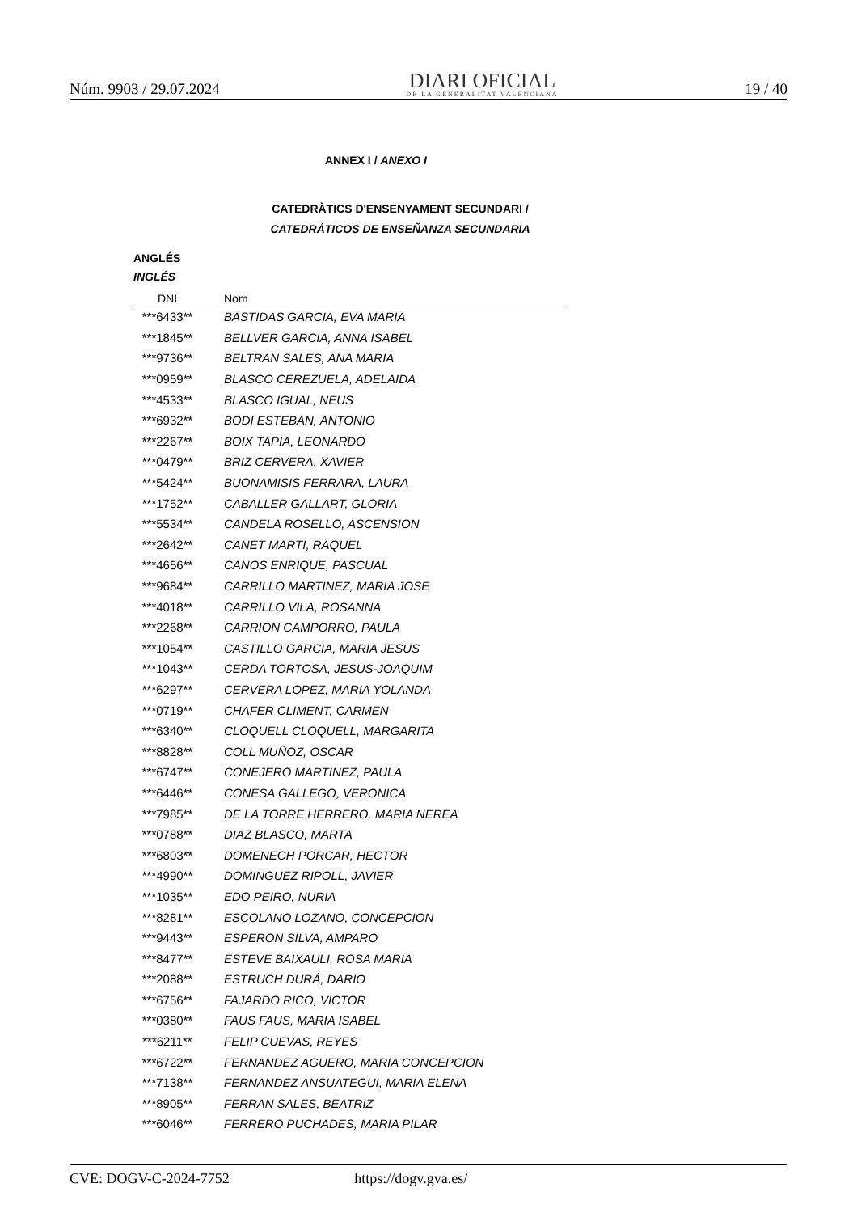Núm. 9903 / 29.07.2024
DIARI OFICIAL
DE LA GENERALITAT VALENCIANA
19 / 40
ANNEX I / ANEXO I
CATEDRÀTICS D'ENSENYAMENT SECUNDARI /
CATEDRÁTICOS DE ENSEÑANZA SECUNDARIA
ANGLÉS
INGLÉS
| DNI | Nom |
| --- | --- |
| ***6433** | BASTIDAS GARCIA, EVA MARIA |
| ***1845** | BELLVER GARCIA, ANNA ISABEL |
| ***9736** | BELTRAN SALES, ANA MARIA |
| ***0959** | BLASCO CEREZUELA, ADELAIDA |
| ***4533** | BLASCO IGUAL, NEUS |
| ***6932** | BODI ESTEBAN, ANTONIO |
| ***2267** | BOIX TAPIA, LEONARDO |
| ***0479** | BRIZ CERVERA, XAVIER |
| ***5424** | BUONAMISIS FERRARA, LAURA |
| ***1752** | CABALLER GALLART, GLORIA |
| ***5534** | CANDELA ROSELLO, ASCENSION |
| ***2642** | CANET MARTI, RAQUEL |
| ***4656** | CANOS ENRIQUE, PASCUAL |
| ***9684** | CARRILLO MARTINEZ, MARIA JOSE |
| ***4018** | CARRILLO VILA, ROSANNA |
| ***2268** | CARRION CAMPORRO, PAULA |
| ***1054** | CASTILLO GARCIA, MARIA JESUS |
| ***1043** | CERDA TORTOSA, JESUS-JOAQUIM |
| ***6297** | CERVERA LOPEZ, MARIA YOLANDA |
| ***0719** | CHAFER CLIMENT, CARMEN |
| ***6340** | CLOQUELL CLOQUELL, MARGARITA |
| ***8828** | COLL MUÑOZ, OSCAR |
| ***6747** | CONEJERO MARTINEZ, PAULA |
| ***6446** | CONESA GALLEGO, VERONICA |
| ***7985** | DE LA TORRE HERRERO, MARIA NEREA |
| ***0788** | DIAZ BLASCO, MARTA |
| ***6803** | DOMENECH PORCAR, HECTOR |
| ***4990** | DOMINGUEZ RIPOLL, JAVIER |
| ***1035** | EDO PEIRO, NURIA |
| ***8281** | ESCOLANO LOZANO, CONCEPCION |
| ***9443** | ESPERON SILVA, AMPARO |
| ***8477** | ESTEVE BAIXAULI, ROSA MARIA |
| ***2088** | ESTRUCH DURÁ, DARIO |
| ***6756** | FAJARDO RICO, VICTOR |
| ***0380** | FAUS FAUS, MARIA ISABEL |
| ***6211** | FELIP CUEVAS, REYES |
| ***6722** | FERNANDEZ AGUERO, MARIA CONCEPCION |
| ***7138** | FERNANDEZ ANSUATEGUI, MARIA ELENA |
| ***8905** | FERRAN SALES, BEATRIZ |
| ***6046** | FERRERO PUCHADES, MARIA PILAR |
CVE: DOGV-C-2024-7752 https://dogv.gva.es/